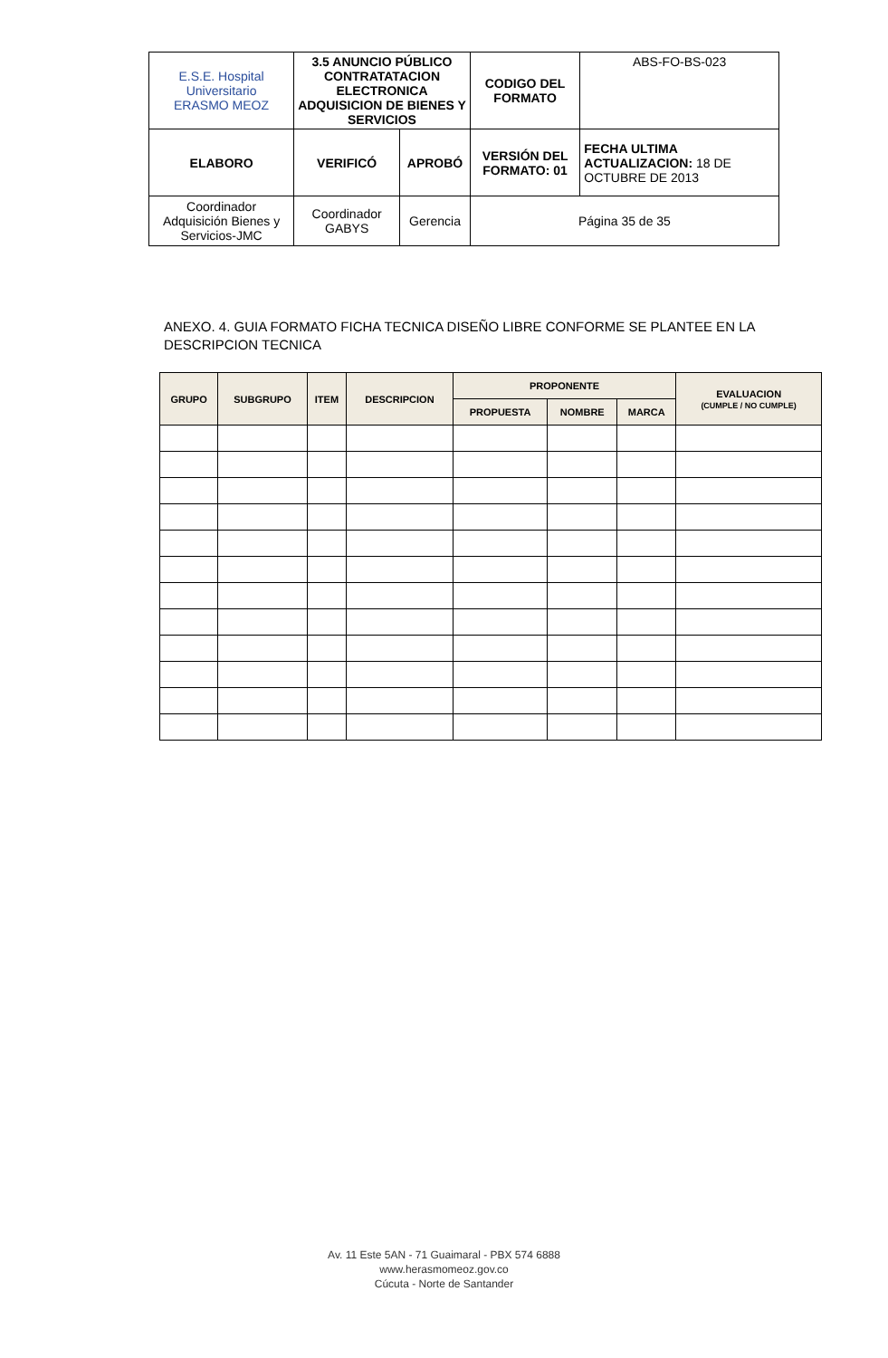| E.S.E. Hospital Universitario ERASMO MEOZ | 3.5 ANUNCIO PÚBLICO CONTRATATACION ELECTRONICA ADQUISICION DE BIENES Y SERVICIOS | | CODIGO DEL FORMATO | ABS-FO-BS-023 |
| ELABORO | VERIFICÓ | APROBÓ | VERSIÓN DEL FORMATO: 01 | FECHA ULTIMA ACTUALIZACION: 18 DE OCTUBRE DE 2013 |
| Coordinador Adquisición Bienes y Servicios-JMC | Coordinador GABYS | Gerencia | Página 35 de 35 | |
ANEXO. 4. GUIA FORMATO FICHA TECNICA DISEÑO LIBRE CONFORME SE PLANTEE EN LA
DESCRIPCION TECNICA
| GRUPO | SUBGRUPO | ITEM | DESCRIPCION | PROPONENTE | | | EVALUACION (CUMPLE / NO CUMPLE) |
| --- | --- | --- | --- | --- | --- | --- | --- |
| | | | | PROPUESTA | NOMBRE | MARCA | |
Av. 11 Este 5AN - 71 Guaimaral - PBX 574 6888
www.herasmomeoz.gov.co
Cúcuta - Norte de Santander